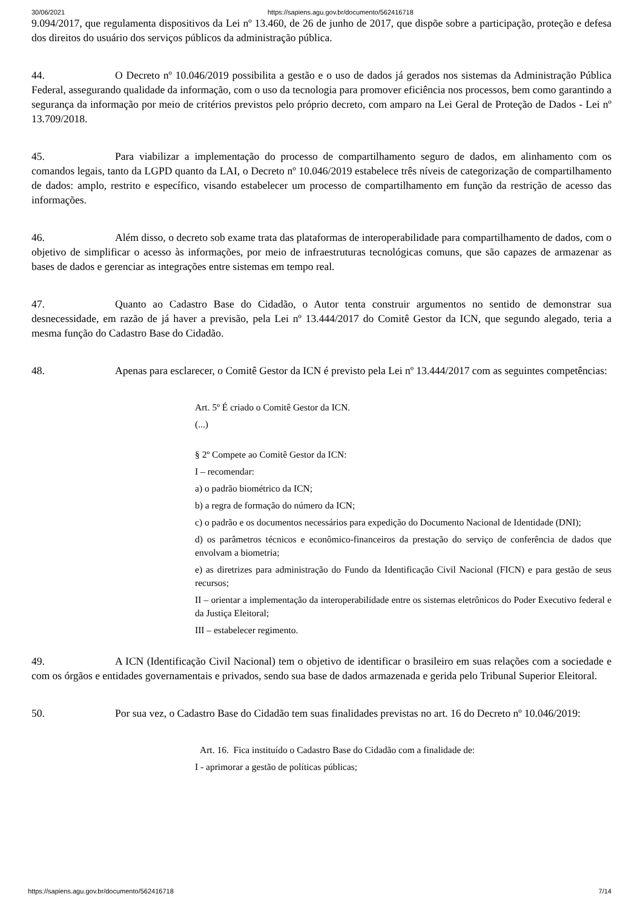30/06/2021 https://sapiens.agu.gov.br/documento/562416718
9.094/2017, que regulamenta dispositivos da Lei nº 13.460, de 26 de junho de 2017, que dispõe sobre a participação, proteção e defesa dos direitos do usuário dos serviços públicos da administração pública.
44. O Decreto nº 10.046/2019 possibilita a gestão e o uso de dados já gerados nos sistemas da Administração Pública Federal, assegurando qualidade da informação, com o uso da tecnologia para promover eficiência nos processos, bem como garantindo a segurança da informação por meio de critérios previstos pelo próprio decreto, com amparo na Lei Geral de Proteção de Dados - Lei nº 13.709/2018.
45. Para viabilizar a implementação do processo de compartilhamento seguro de dados, em alinhamento com os comandos legais, tanto da LGPD quanto da LAI, o Decreto nº 10.046/2019 estabelece três níveis de categorização de compartilhamento de dados: amplo, restrito e específico, visando estabelecer um processo de compartilhamento em função da restrição de acesso das informações.
46. Além disso, o decreto sob exame trata das plataformas de interoperabilidade para compartilhamento de dados, com o objetivo de simplificar o acesso às informações, por meio de infraestruturas tecnológicas comuns, que são capazes de armazenar as bases de dados e gerenciar as integrações entre sistemas em tempo real.
47. Quanto ao Cadastro Base do Cidadão, o Autor tenta construir argumentos no sentido de demonstrar sua desnecessidade, em razão de já haver a previsão, pela Lei nº 13.444/2017 do Comitê Gestor da ICN, que segundo alegado, teria a mesma função do Cadastro Base do Cidadão.
48. Apenas para esclarecer, o Comitê Gestor da ICN é previsto pela Lei nº 13.444/2017 com as seguintes competências:
Art. 5º É criado o Comitê Gestor da ICN.
(...)
§ 2º Compete ao Comitê Gestor da ICN:
I – recomendar:
a) o padrão biométrico da ICN;
b) a regra de formação do número da ICN;
c) o padrão e os documentos necessários para expedição do Documento Nacional de Identidade (DNI);
d) os parâmetros técnicos e econômico-financeiros da prestação do serviço de conferência de dados que envolvam a biometria;
e) as diretrizes para administração do Fundo da Identificação Civil Nacional (FICN) e para gestão de seus recursos;
II – orientar a implementação da interoperabilidade entre os sistemas eletrônicos do Poder Executivo federal e da Justiça Eleitoral;
III – estabelecer regimento.
49. A ICN (Identificação Civil Nacional) tem o objetivo de identificar o brasileiro em suas relações com a sociedade e com os órgãos e entidades governamentais e privados, sendo sua base de dados armazenada e gerida pelo Tribunal Superior Eleitoral.
50. Por sua vez, o Cadastro Base do Cidadão tem suas finalidades previstas no art. 16 do Decreto nº 10.046/2019:
Art. 16. Fica instituído o Cadastro Base do Cidadão com a finalidade de:
I - aprimorar a gestão de políticas públicas;
https://sapiens.agu.gov.br/documento/562416718 7/14